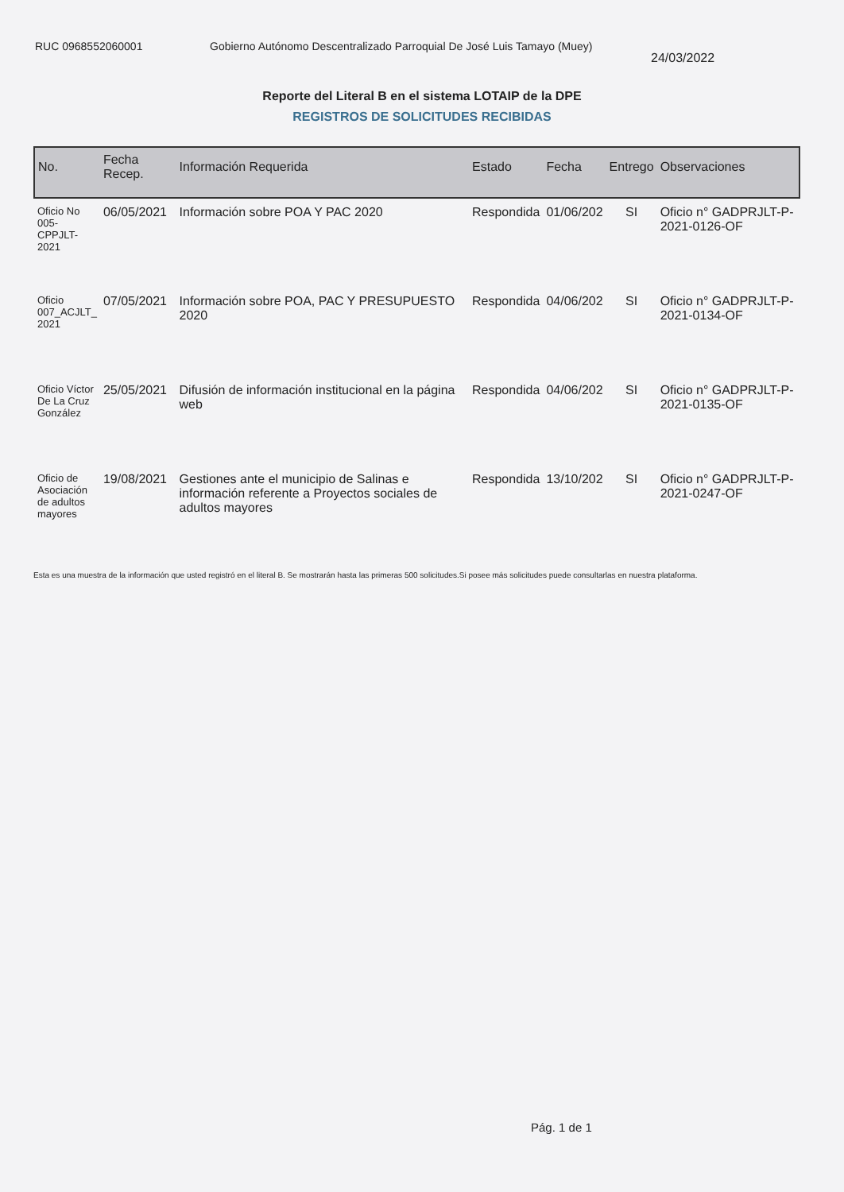RUC 0968552060001 Gobierno Autónomo Descentralizado Parroquial De José Luis Tamayo (Muey)
24/03/2022
Reporte del Literal B en el sistema LOTAIP de la DPE
REGISTROS DE SOLICITUDES RECIBIDAS
| No. | Fecha Recep. | Información Requerida | Estado | Fecha | Entrego | Observaciones |
| --- | --- | --- | --- | --- | --- | --- |
| Oficio No 005-CPPJLT-2021 | 06/05/2021 | Información sobre POA Y PAC 2020 | Respondida | 01/06/202 | SI | Oficio n° GADPRJLT-P-2021-0126-OF |
| Oficio 007_ACJLT_ 2021 | 07/05/2021 | Información sobre POA, PAC Y PRESUPUESTO 2020 | Respondida | 04/06/202 | SI | Oficio n° GADPRJLT-P-2021-0134-OF |
| Oficio Víctor De La Cruz González | 25/05/2021 | Difusión de información institucional en la página web | Respondida | 04/06/202 | SI | Oficio n° GADPRJLT-P-2021-0135-OF |
| Oficio de Asociación de adultos mayores | 19/08/2021 | Gestiones ante el municipio de Salinas e información referente a Proyectos sociales de adultos mayores | Respondida | 13/10/202 | SI | Oficio n° GADPRJLT-P-2021-0247-OF |
Esta es una muestra de la información que usted registró en el literal B. Se mostrarán hasta las primeras 500 solicitudes.Si posee más solicitudes puede consultarlas en nuestra plataforma.
Pág. 1 de 1